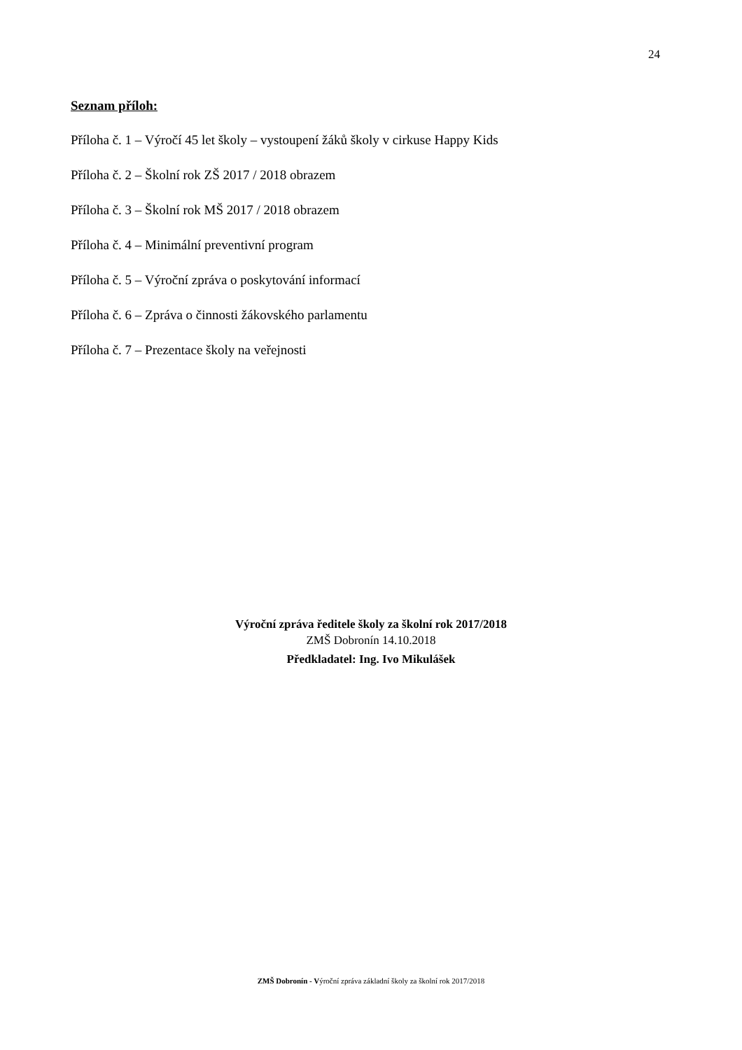24
Seznam příloh:
Příloha č. 1 – Výročí 45 let školy – vystoupení žáků školy v cirkuse Happy Kids
Příloha č. 2 – Školní rok ZŠ 2017 / 2018 obrazem
Příloha č. 3 – Školní rok MŠ 2017 / 2018 obrazem
Příloha č. 4 – Minimální preventivní program
Příloha č. 5 – Výroční zpráva o poskytování informací
Příloha č. 6 – Zpráva o činnosti žákovského parlamentu
Příloha č. 7 – Prezentace školy na veřejnosti
Výroční zpráva ředitele školy za školní rok 2017/2018
ZMŠ Dobronín 14.10.2018
Předkladatel: Ing. Ivo Mikulášek
ZMŠ Dobronín - Výroční zpráva základní školy za školní rok 2017/2018